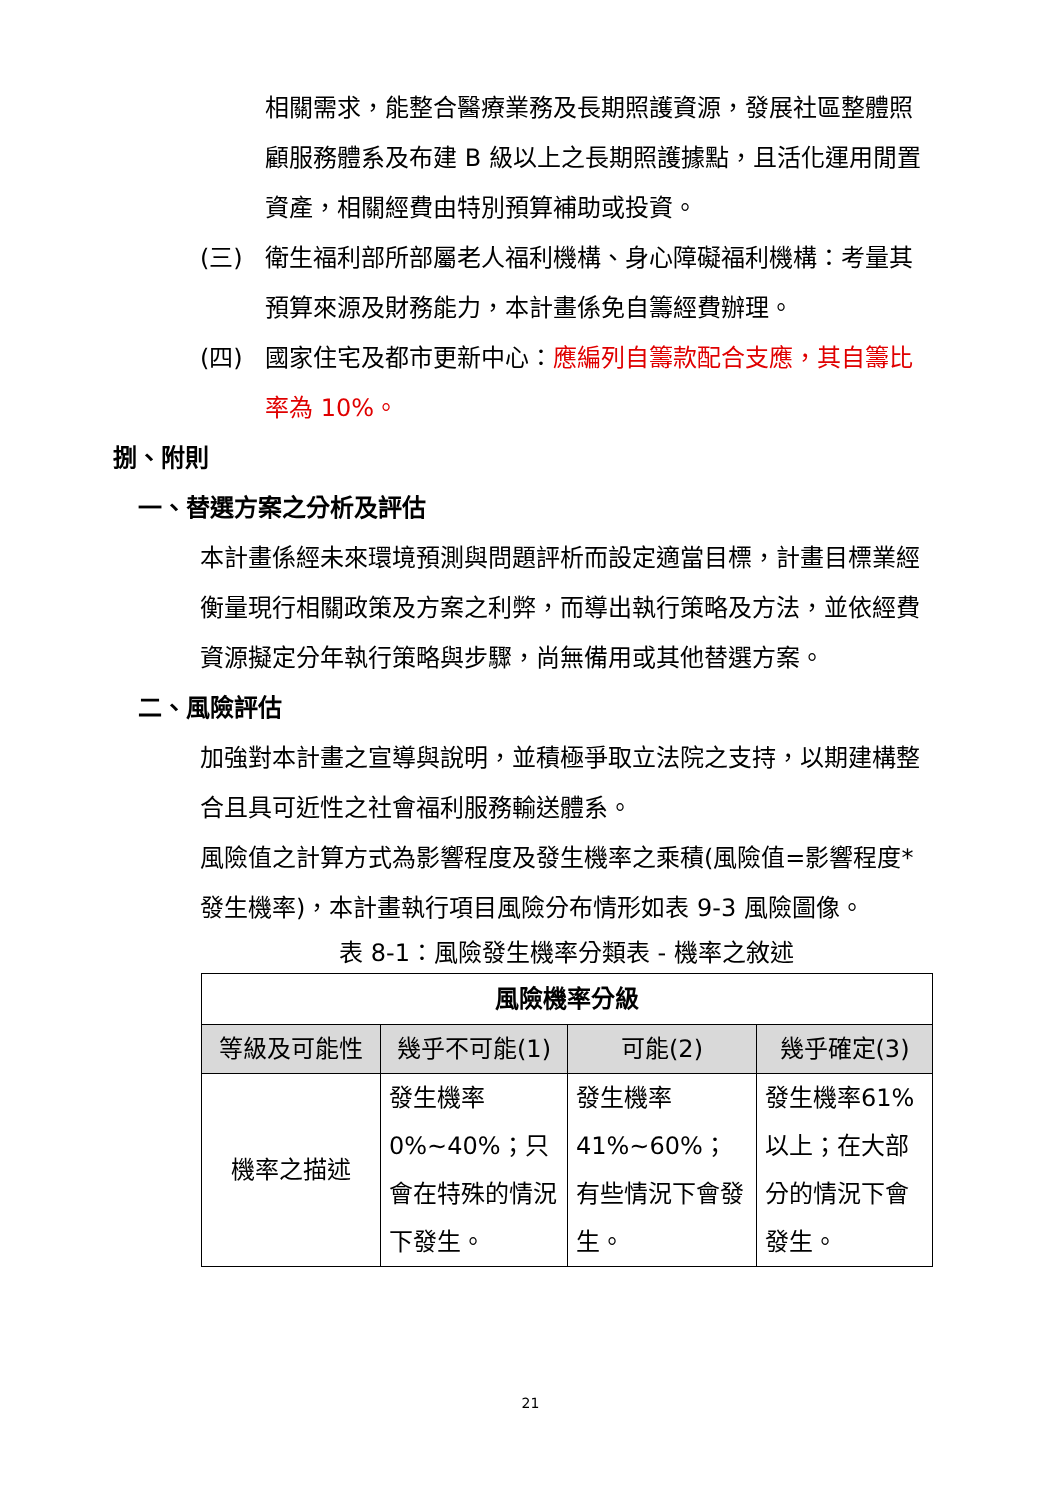相關需求，能整合醫療業務及長期照護資源，發展社區整體照顧服務體系及布建 B 級以上之長期照護據點，且活化運用閒置資產，相關經費由特別預算補助或投資。
(三) 衛生福利部所部屬老人福利機構、身心障礙福利機構：考量其預算來源及財務能力，本計畫係免自籌經費辦理。
(四) 國家住宅及都市更新中心：應編列自籌款配合支應，其自籌比率為 10%。
捌、附則
一、替選方案之分析及評估
本計畫係經未來環境預測與問題評析而設定適當目標，計畫目標業經衡量現行相關政策及方案之利弊，而導出執行策略及方法，並依經費資源擬定分年執行策略與步驟，尚無備用或其他替選方案。
二、風險評估
加強對本計畫之宣導與說明，並積極爭取立法院之支持，以期建構整合且具可近性之社會福利服務輸送體系。
風險值之計算方式為影響程度及發生機率之乘積(風險值=影響程度*發生機率)，本計畫執行項目風險分布情形如表 9-3 風險圖像。
表 8-1：風險發生機率分類表 - 機率之敘述
| 風險機率分級 | | | |
| --- | --- | --- | --- |
| 等級及可能性 | 幾乎不可能(1) | 可能(2) | 幾乎確定(3) |
| 機率之描述 | 發生機率0%~40%；只會在特殊的情況下發生。 | 發生機率41%~60%；有些情況下會發生。 | 發生機率61%以上；在大部分的情況下會發生。 |
21